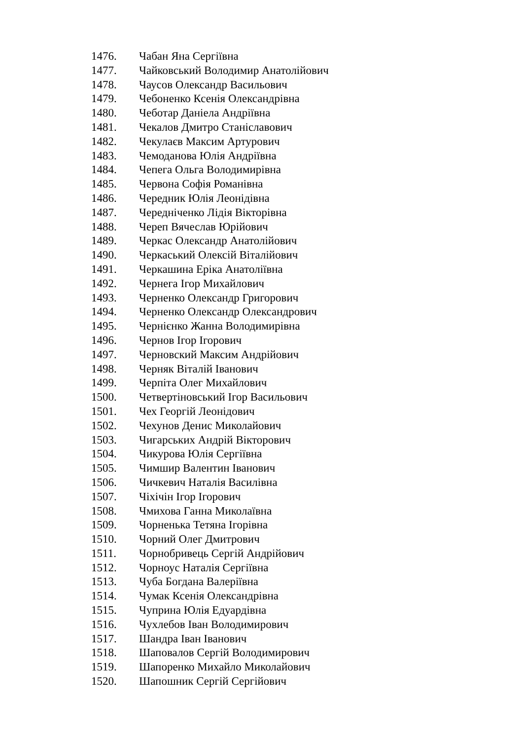1476. Чабан Яна Сергіївна
1477. Чайковський Володимир Анатолійович
1478. Чаусов Олександр Васильович
1479. Чебоненко Ксенія Олександрівна
1480. Чеботар Даніела Андріївна
1481. Чекалов Дмитро Станіславович
1482. Чекулаєв Максим Артурович
1483. Чемоданова Юлія Андріївна
1484. Чепега Ольга Володимирівна
1485. Червона Софія Романівна
1486. Чередник Юлія Леонідівна
1487. Чередніченко Лідія Вікторівна
1488. Череп Вячеслав Юрійович
1489. Черкас Олександр Анатолійович
1490. Черкаський Олексій Віталійович
1491. Черкашина Еріка Анатоліївна
1492. Чернега Ігор Михайлович
1493. Черненко Олександр Григорович
1494. Черненко Олександр Олександрович
1495. Чернієнко Жанна Володимирівна
1496. Чернов Ігор Ігорович
1497. Черновский Максим Андрійович
1498. Черняк Віталій Іванович
1499. Черпіта Олег Михайлович
1500. Четвертіновський Ігор Васильович
1501. Чех Георгій Леонідович
1502. Чехунов Денис Миколайович
1503. Чигарських Андрій Вікторович
1504. Чикурова Юлія Сергіївна
1505. Чимшир Валентин Іванович
1506. Чичкевич Наталія Василівна
1507. Чіхічін Ігор Ігорович
1508. Чмихова Ганна Миколаївна
1509. Чорненька Тетяна Ігорівна
1510. Чорний Олег Дмитрович
1511. Чорнобривець Сергій Андрійович
1512. Чорноус Наталія Сергіївна
1513. Чуба Богдана Валеріївна
1514. Чумак Ксенія Олександрівна
1515. Чуприна Юлія Едуардівна
1516. Чухлебов Іван Володимирович
1517. Шандра Іван Іванович
1518. Шаповалов Сергій Володимирович
1519. Шапоренко Михайло Миколайович
1520. Шапошник Сергій Сергійович